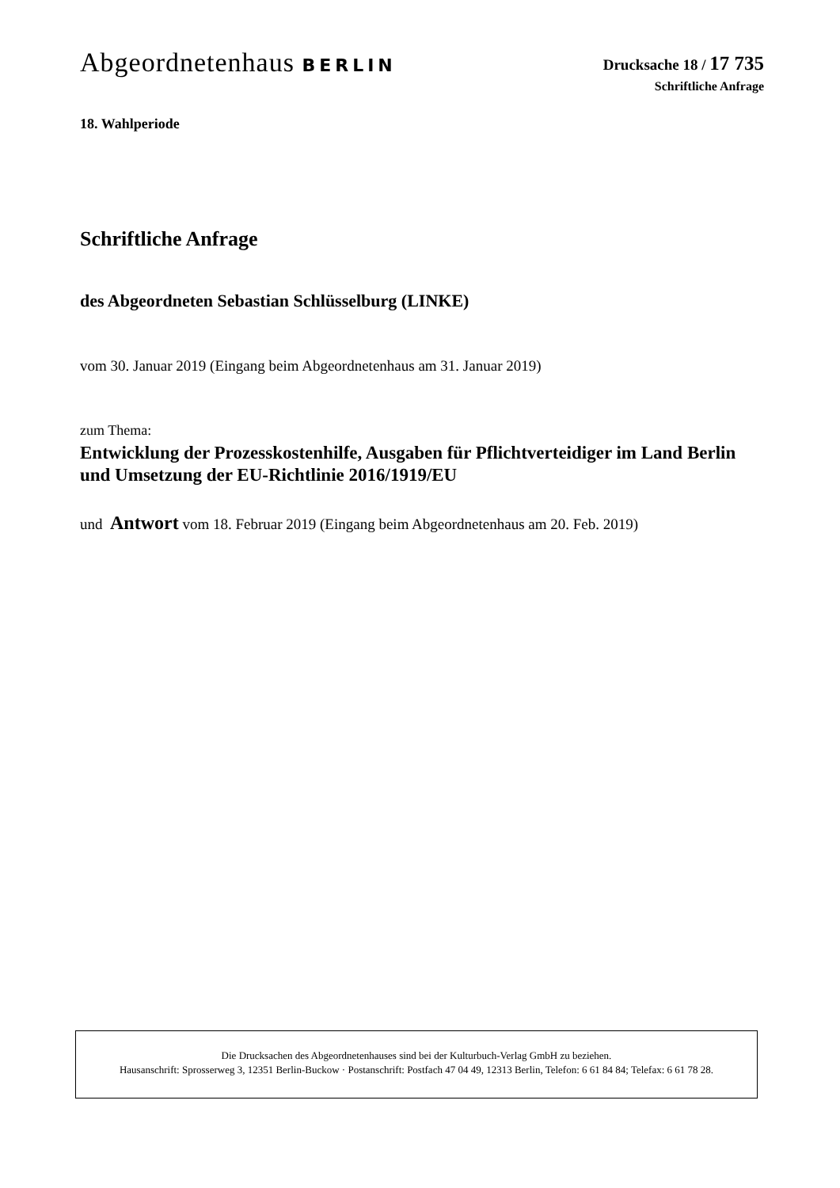Abgeordnetenhaus BERLIN
Drucksache 18 / 17 735
Schriftliche Anfrage
18. Wahlperiode
Schriftliche Anfrage
des Abgeordneten Sebastian Schlüsselburg (LINKE)
vom 30. Januar 2019 (Eingang beim Abgeordnetenhaus am 31. Januar 2019)
zum Thema:
Entwicklung der Prozesskostenhilfe, Ausgaben für Pflichtverteidiger im Land Berlin und Umsetzung der EU-Richtlinie 2016/1919/EU
und Antwort vom 18. Februar 2019 (Eingang beim Abgeordnetenhaus am 20. Feb. 2019)
Die Drucksachen des Abgeordnetenhauses sind bei der Kulturbuch-Verlag GmbH zu beziehen.
Hausanschrift: Sprosserweg 3, 12351 Berlin-Buckow · Postanschrift: Postfach 47 04 49, 12313 Berlin, Telefon: 6 61 84 84; Telefax: 6 61 78 28.